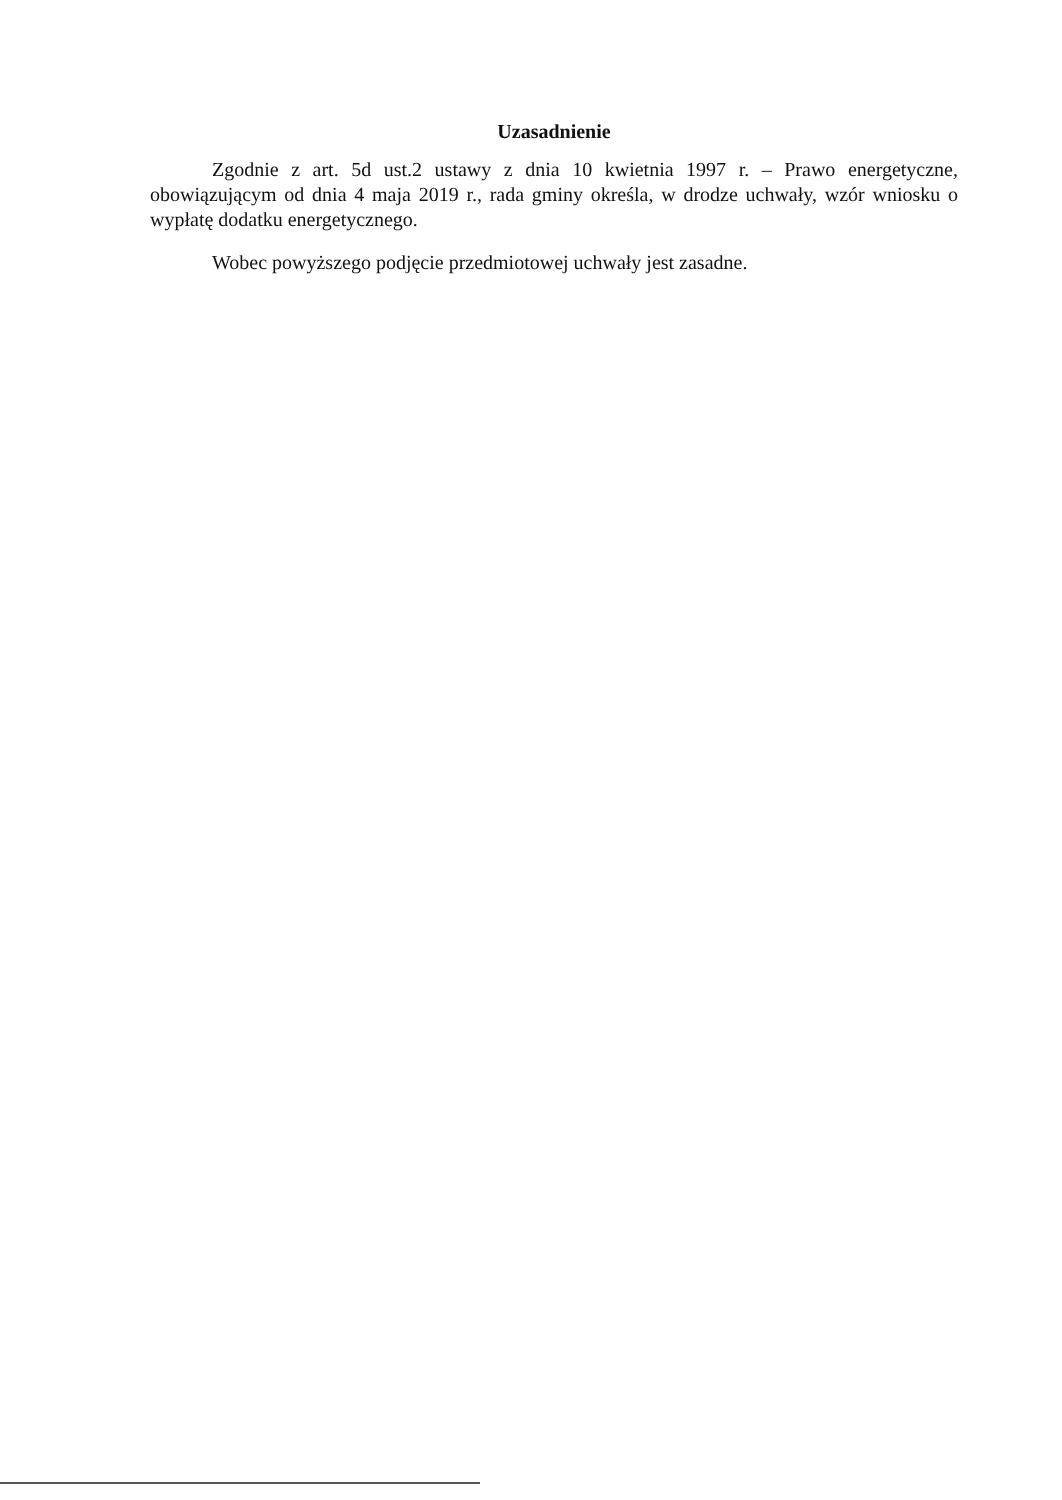Uzasadnienie
Zgodnie z art. 5d ust.2 ustawy z dnia 10 kwietnia 1997 r. – Prawo energetyczne, obowiązującym od dnia 4 maja 2019 r., rada gminy określa, w drodze uchwały, wzór wniosku o wypłatę dodatku energetycznego.
Wobec powyższego podjęcie przedmiotowej uchwały jest zasadne.